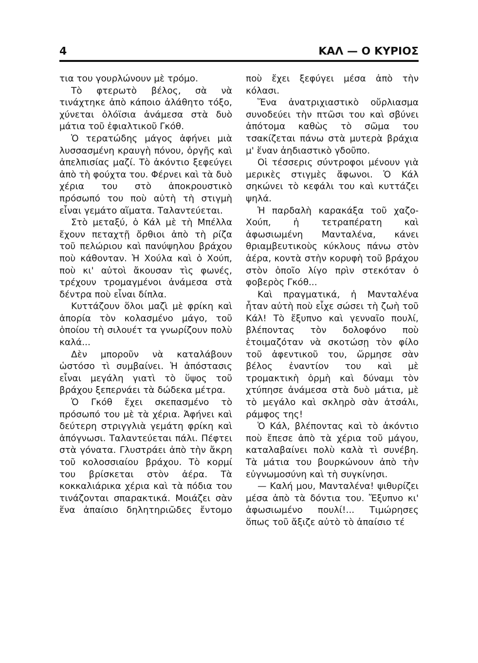4 ΚΑΛ — Ο ΚΥΡΙΟΣ
τια του γουρλώνουν μὲ τρόμο.
Τὸ φτερωτὸ βέλος, σὰ νὰ τινάχτηκε ἀπὸ κάποιο ἀλάθητο τόξο, χύνεται ὁλόϊσια ἀνάμεσα στὰ δυὸ μάτια τοῦ ἐφιαλτικοῦ Γκόθ.
Ὁ τερατώδης μάγος ἀφήνει μιὰ λυσσασμένη κραυγὴ πόνου, ὀργῆς καὶ ἀπελπισίας μαζί. Τὸ ἀκόντιο ξεφεύγει ἀπὸ τὴ φούχτα του. Φέρνει καὶ τὰ δυὸ χέρια του στὸ ἀποκρουστικὸ πρόσωπό του ποὺ αὐτὴ τὴ στιγμὴ εἶναι γεμάτο αἵματα. Ταλαντεύεται.
Στὸ μεταξύ, ὁ Κάλ μὲ τὴ Μπέλλα ἔχουν πεταχτῇ ὄρθιοι ἀπὸ τὴ ρίζα τοῦ πελώριου καὶ πανύψηλου βράχου ποὺ κάθονταν. Ἡ Χούλα καὶ ὁ Χούπ, ποὺ κι' αὐτοὶ ἄκουσαν τὶς φωνές, τρέχουν τρομαγμένοι ἀνάμεσα στὰ δέντρα ποὺ εἶναι δίπλα.
Κυττάζουν ὅλοι μαζὶ μὲ φρίκη καὶ ἀπορία τὸν κολασμένο μάγο, τοῦ ὁποίου τὴ σιλουέτ τα γνωρίζουν πολὺ καλά...
Δὲν μποροῦν νὰ καταλάβουν ὡστόσο τὶ συμβαίνει. Ἡ ἀπόστασις εἶναι μεγάλη γιατὶ τὸ ὕψος τοῦ βράχου ξεπερνάει τὰ δώδεκα μέτρα.
Ὁ Γκόθ ἔχει σκεπασμένο τὸ πρόσωπό του μὲ τὰ χέρια. Ἀφήνει καὶ δεύτερη στριγγλιὰ γεμάτη φρίκη καὶ ἀπόγνωσι. Ταλαντεύεται πάλι. Πέφτει στὰ γόνατα. Γλυστράει ἀπὸ τὴν ἄκρη τοῦ κολοσσιαίου βράχου. Τὸ κορμί του βρίσκεται στὸν ἀέρα. Τὰ κοκκαλιάρικα χέρια καὶ τὰ πόδια του τινάζονται σπαρακτικά. Μοιάζει σὰν ἕνα ἀπαίσιο δηλητηριῶδες ἔντομο ποὺ ἔχει ξεφύγει μέσα ἀπὸ τὴν κόλασι.
Ἕνα ἀνατριχιαστικὸ οὔρλιασμα συνοδεύει τὴν πτῶσι του καὶ σβύνει ἀπότομα καθὼς τὸ σῶμα του τσακίζεται πάνω στὰ μυτερὰ βράχια μ' ἕναν ἀηδιαστικὸ γδοῦπο.
Οἱ τέσσερις σύντροφοι μένουν γιὰ μερικὲς στιγμὲς ἄφωνοι. Ὁ Κάλ σηκώνει τὸ κεφάλι του καὶ κυττάζει ψηλά.
Ἡ παρδαλὴ καρακάξα τοῦ χαζο-Χούπ, ἡ τετραπέρατη καὶ ἀφωσιωμένη Μανταλένα, κάνει θριαμβευτικοὺς κύκλους πάνω στὸν ἀέρα, κοντὰ στὴν κορυφὴ τοῦ βράχου στὸν ὁποῖο λίγο πρὶν στεκόταν ὁ φοβερὸς Γκόθ...
Καὶ πραγματικά, ἡ Μανταλένα ἦταν αὐτὴ ποὺ εἶχε σώσει τὴ ζωὴ τοῦ Κάλ! Τὸ ἔξυπνο καὶ γενναῖο πουλί, βλέποντας τὸν δολοφόνο ποὺ ἑτοιμαζόταν νὰ σκοτώσῃ τὸν φίλο τοῦ ἀφεντικοῦ του, ὥρμησε σὰν βέλος ἐναντίον του καὶ μὲ τρομακτικὴ ὁρμὴ καὶ δύναμι τὸν χτύπησε ἀνάμεσα στὰ δυὸ μάτια, μὲ τὸ μεγάλο καὶ σκληρὸ σὰν ἀτσάλι, ράμφος της!
Ὁ Κάλ, βλέποντας καὶ τὸ ἀκόντιο ποὺ ἔπεσε ἀπὸ τὰ χέρια τοῦ μάγου, καταλαβαίνει πολὺ καλὰ τὶ συνέβη. Τὰ μάτια του βουρκώνουν ἀπὸ τὴν εὐγνωμοσύνη καὶ τὴ συγκίνησι.
— Καλή μου, Μανταλένα! ψιθυρίζει μέσα ἀπὸ τὰ δόντια του. Ἔξυπνο κι' ἀφωσιωμένο πουλί!... Τιμώρησες ὅπως τοῦ ἄξιζε αὐτὸ τὸ ἀπαίσιο τέ